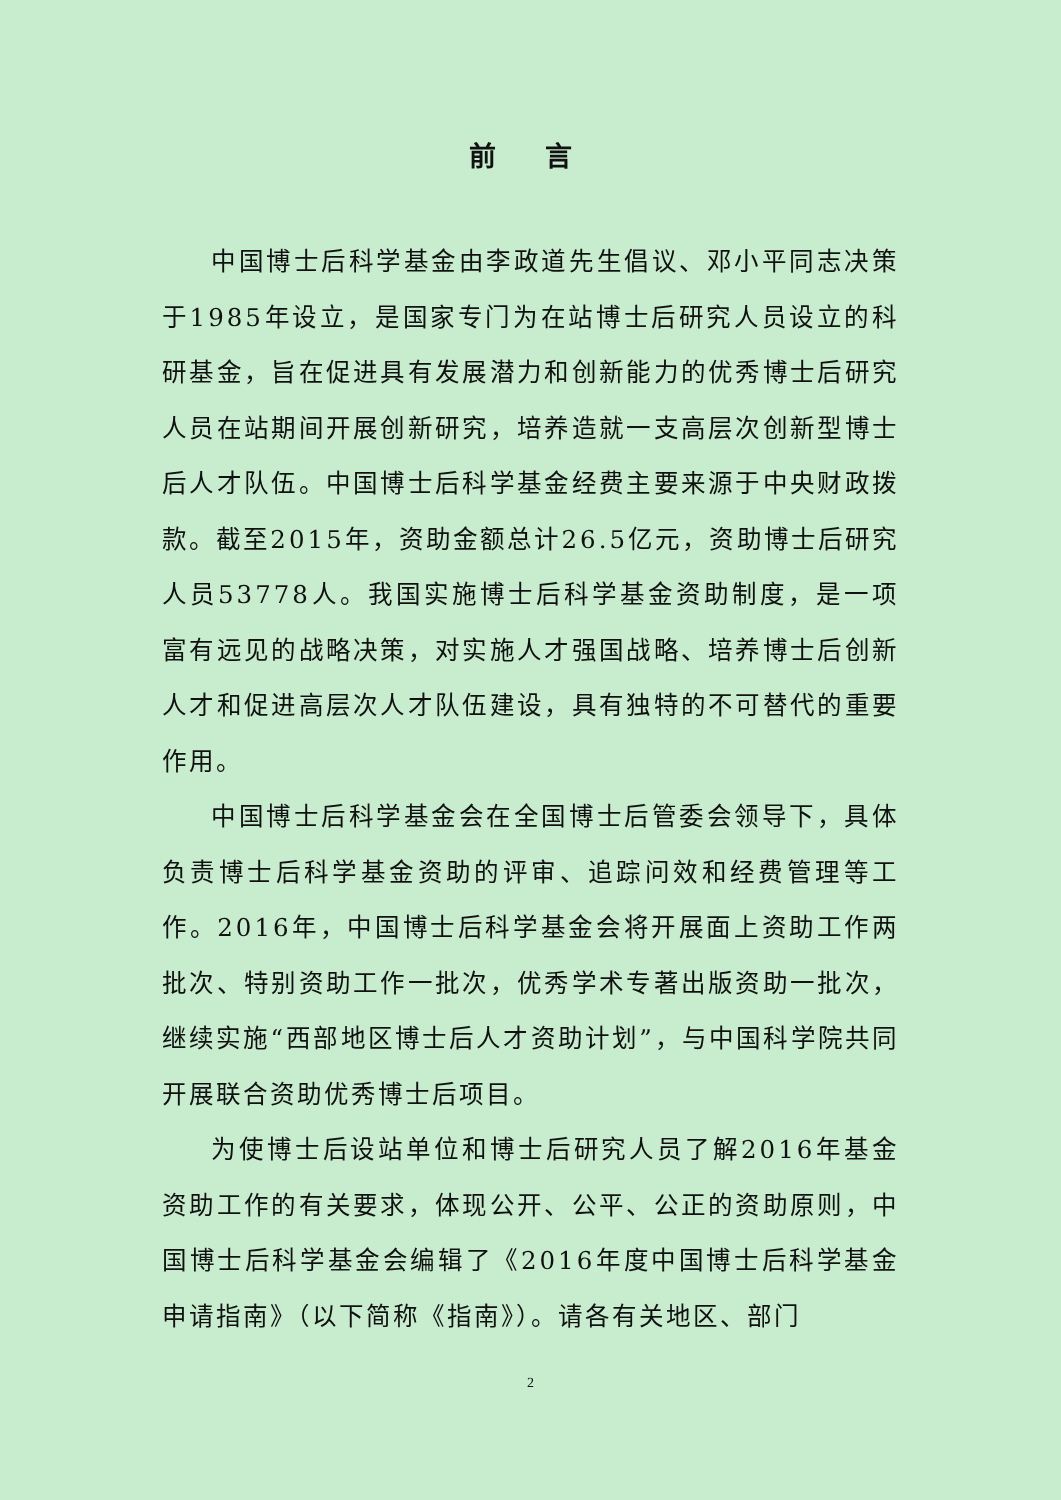前 言
中国博士后科学基金由李政道先生倡议、邓小平同志决策于1985年设立，是国家专门为在站博士后研究人员设立的科研基金，旨在促进具有发展潜力和创新能力的优秀博士后研究人员在站期间开展创新研究，培养造就一支高层次创新型博士后人才队伍。中国博士后科学基金经费主要来源于中央财政拨款。截至2015年，资助金额总计26.5亿元，资助博士后研究人员53778人。我国实施博士后科学基金资助制度，是一项富有远见的战略决策，对实施人才强国战略、培养博士后创新人才和促进高层次人才队伍建设，具有独特的不可替代的重要作用。
中国博士后科学基金会在全国博士后管委会领导下，具体负责博士后科学基金资助的评审、追踪问效和经费管理等工作。2016年，中国博士后科学基金会将开展面上资助工作两批次、特别资助工作一批次，优秀学术专著出版资助一批次，继续实施“西部地区博士后人才资助计划”，与中国科学院共同开展联合资助优秀博士后项目。
为使博士后设站单位和博士后研究人员了解2016年基金资助工作的有关要求，体现公开、公平、公正的资助原则，中国博士后科学基金会编辑了《2016年度中国博士后科学基金申请指南》（以下简称《指南》）。请各有关地区、部门
2